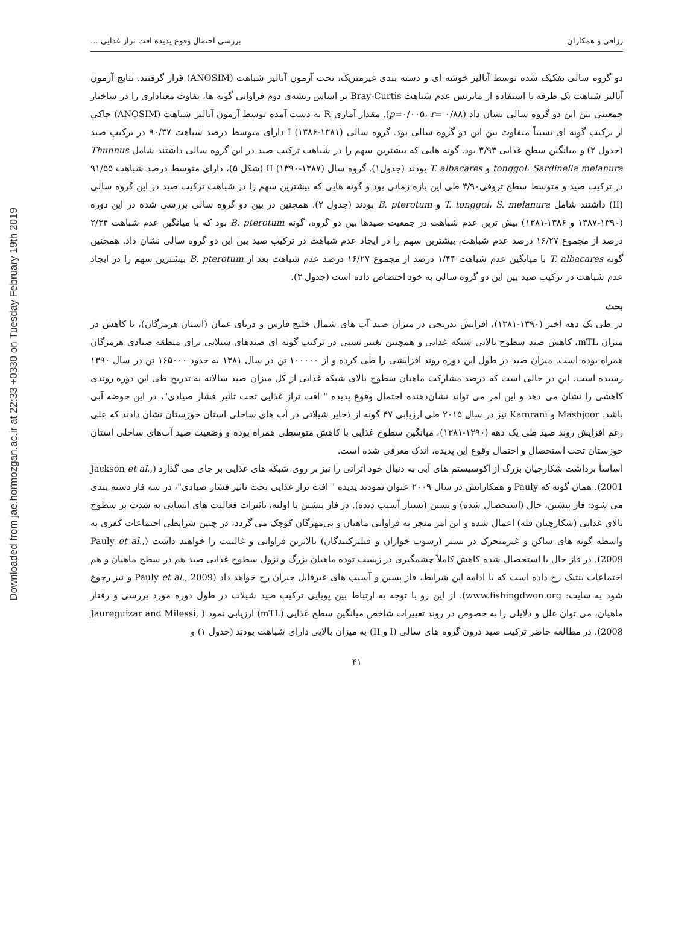Downloaded from jae.hormozgan.ac.ir at 22:33 +0330 on Tuesday February 19th 2019
رزاقی و همکاران بررسی احتمال وقوع پدیده افت تراز غذایی ...
دو گروه سالی تفکیک شده توسط آنالیز خوشه ای و دسته بندی غیرمتریک، تحت آزمون آنالیز شباهت (ANOSIM) قرار گرفتند. نتایج آزمون آنالیز شباهت یک طرفه با استفاده از ماتریس عدم شباهت Bray-Curtis بر اساس ریشه‌ی دوم فراوانی گونه ها، تفاوت معناداری را در ساختار جمعیتی بین این دو گروه سالی نشان داد (p=۰/۰۰۵، r= ۰/۸۸). مقدار آماری R به دست آمده توسط آزمون آنالیز شباهت (ANOSIM) حاکی از ترکیب گونه ای نسبتاً متفاوت بین این دو گروه سالی بود. گروه سالی I (۱۳۸۶-۱۳۸۱) دارای متوسط درصد شباهت ۹۰/۳۷ در ترکیب صید (جدول ۲) و میانگین سطح غذایی ۳/۹۳ بود. گونه هایی که بیشترین سهم را در شباهت ترکیب صید در این گروه سالی داشتند شامل Thunnus tonggol، Sardinella melanura و T. albacares بودند (جدول۱). گروه سال II (۱۳۹۰-۱۳۸۷) (شکل ۵)، دارای متوسط درصد شباهت ۹۱/۵۵ در ترکیب صید و متوسط سطح تروفی۳/۹۰ طی این بازه زمانی بود و گونه هایی که بیشترین سهم را در شباهت ترکیب صید در این گروه سالی (II) داشتند شامل T. tonggol، S. melanura و B. pterotum بودند (جدول ۲). همچنین در بین دو گروه سالی بررسی شده در این دوره (۱۳۹۰-۱۳۸۷ و ۱۳۸۶-۱۳۸۱) بیش ترین عدم شباهت در جمعیت صیدها بین دو گروه، گونه B. pterotum بود که با میانگین عدم شباهت ۲/۳۴ درصد از مجموع ۱۶/۲۷ درصد عدم شباهت، بیشترین سهم را در ایجاد عدم شباهت در ترکیب صید بین این دو گروه سالی نشان داد. همچنین گونه T. albacares با میانگین عدم شباهت ۱/۴۴ درصد از مجموع ۱۶/۲۷ درصد عدم شباهت بعد از B. pterotum بیشترین سهم را در ایجاد عدم شباهت در ترکیب صید بین این دو گروه سالی به خود اختصاص داده است (جدول ۳).
بحث
در طی یک دهه اخیر (۱۳۹۰-۱۳۸۱)، افزایش تدریجی در میزان صید آب های شمال خلیج فارس و دریای عمان (استان هرمزگان)، با کاهش در میزان mTL، کاهش صید سطوح بالایی شبکه غذایی و همچنین تغییر نسبی در ترکیب گونه ای صیدهای شیلاتی برای منطقه صیادی هرمزگان همراه بوده است. میزان صید در طول این دوره روند افزایشی را طی کرده و از ۱۰۰۰۰۰ تن در سال ۱۳۸۱ به حدود ۱۶۵۰۰۰ تن در سال ۱۳۹۰ رسیده است. این در حالی است که درصد مشارکت ماهیان سطوح بالای شبکه غذایی از کل میزان صید سالانه به تدریج طی این دوره روندی کاهشی را نشان می دهد و این امر می تواند نشان‌دهنده احتمال وقوع پدیده " افت تراز غذایی تحت تاثیر فشار صیادی"، در این حوضه آبی باشد. Mashjoor و Kamrani نیز در سال ۲۰۱۵ طی ارزیابی ۴۷ گونه از ذخایر شیلاتی در آب های ساحلی استان خوزستان نشان دادند که علی رغم افزایش روند صید طی یک دهه (۱۳۹۰-۱۳۸۱)، میانگین سطوح غذایی با کاهش متوسطی همراه بوده و وضعیت صید آب‌های ساحلی استان خوزستان تحت استحصال و احتمال وقوع این پدیده، اندک معرفی شده است.
اساساً برداشت شکارچیان بزرگ از اکوسیستم های آبی به دنبال خود اثراتی را نیز بر روی شبکه های غذایی بر جای می گذارد (Jackson et al., 2001). همان گونه که Pauly و همکارانش در سال ۲۰۰۹ عنوان نمودند پدیده " افت تراز غذایی تحت تاثیر فشار صیادی"، در سه فاز دسته بندی می شود: فاز پیشین، حال (استحصال شده) و پسین (بسیار آسیب دیده). در فاز پیشین یا اولیه، تاثیرات فعالیت های انسانی به شدت بر سطوح بالای غذایی (شکارچیان قله) اعمال شده و این امر منجر به فراوانی ماهیان و بی‌مهرگان کوچک می گردد، در چنین شرایطی اجتماعات کفزی به واسطه گونه های ساکن و غیرمتحرک در بستر (رسوب خواران و فیلترکنندگان) بالاترین فراوانی و غالبیت را خواهند داشت (Pauly et al., 2009). در فاز حال یا استحصال شده کاهش کاملاً چشمگیری در زیست توده ماهیان بزرگ و نزول سطوح غذایی صید هم در سطح ماهیان و هم اجتماعات بنتیک رخ داده است که با ادامه این شرایط، فاز پسین و آسیب های غیرقابل جبران رخ خواهد داد (Pauly et al., 2009 و نیز رجوع شود به سایت: www.fishingdwon.org). از این رو با توجه به ارتباط بین پویایی ترکیب صید شیلات در طول دوره مورد بررسی و رفتار ماهیان، می توان علل و دلایلی را به خصوص در روند تغییرات شاخص میانگین سطح غذایی (mTL) ارزیابی نمود ( Jaureguizar and Milessi, 2008). در مطالعه حاضر ترکیب صید درون گروه های سالی (I و II) به میزان بالایی دارای شباهت بودند (جدول ۱) و
۴۱